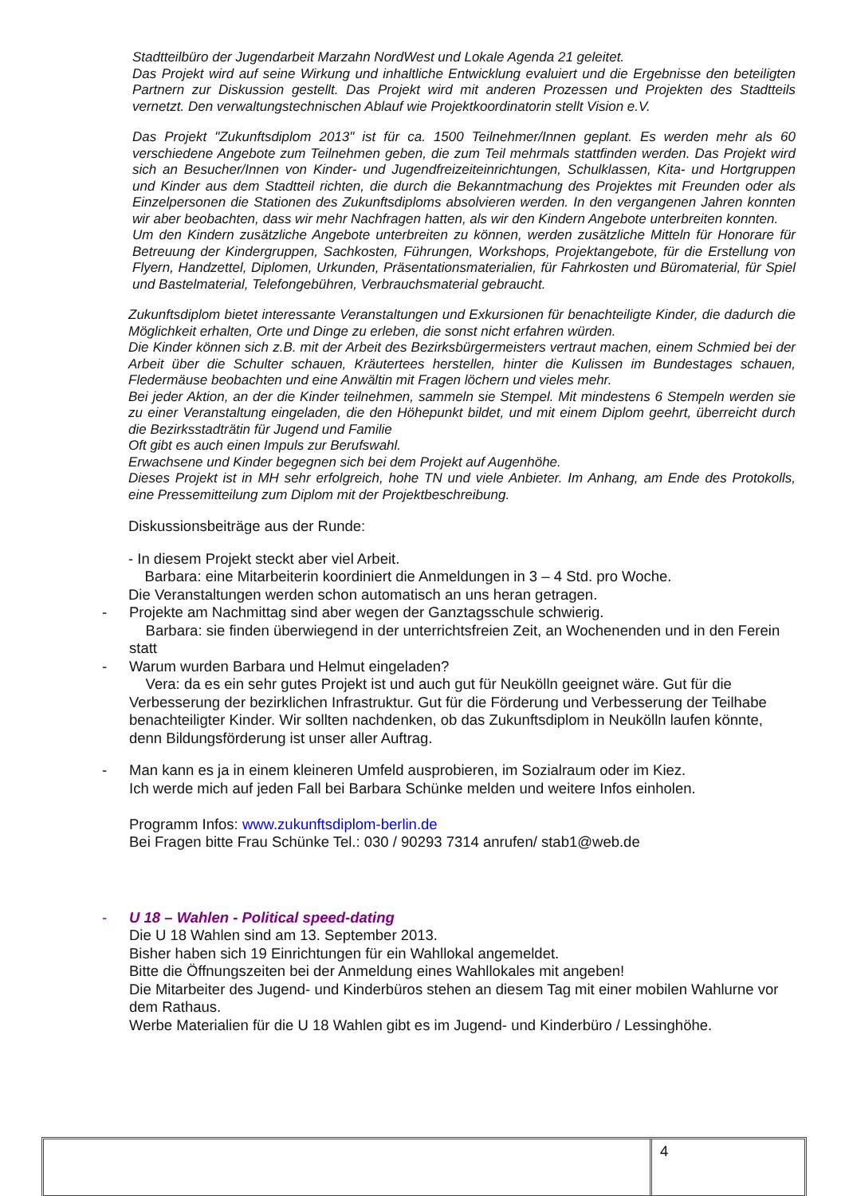Stadtteilbüro der Jugendarbeit Marzahn NordWest und Lokale Agenda 21 geleitet.
Das Projekt wird auf seine Wirkung und inhaltliche Entwicklung evaluiert und die Ergebnisse den beteiligten Partnern zur Diskussion gestellt. Das Projekt wird mit anderen Prozessen und Projekten des Stadtteils vernetzt. Den verwaltungstechnischen Ablauf wie Projektkoordinatorin stellt Vision e.V.
Das Projekt "Zukunftsdiplom 2013" ist für ca. 1500 Teilnehmer/Innen geplant. Es werden mehr als 60 verschiedene Angebote zum Teilnehmen geben, die zum Teil mehrmals stattfinden werden. Das Projekt wird sich an Besucher/Innen von Kinder- und Jugendfreizeiteinrichtungen, Schulklassen, Kita- und Hortgruppen und Kinder aus dem Stadtteil richten, die durch die Bekanntmachung des Projektes mit Freunden oder als Einzelpersonen die Stationen des Zukunftsdiploms absolvieren werden. In den vergangenen Jahren konnten wir aber beobachten, dass wir mehr Nachfragen hatten, als wir den Kindern Angebote unterbreiten konnten.
Um den Kindern zusätzliche Angebote unterbreiten zu können, werden zusätzliche Mitteln für Honorare für Betreuung der Kindergruppen, Sachkosten, Führungen, Workshops, Projektangebote, für die Erstellung von Flyern, Handzettel, Diplomen, Urkunden, Präsentationsmaterialien, für Fahrkosten und Büromaterial, für Spiel und Bastelmaterial, Telefongebühren, Verbrauchsmaterial gebraucht.
Zukunftsdiplom bietet interessante Veranstaltungen und Exkursionen für benachteiligte Kinder, die dadurch die Möglichkeit erhalten, Orte und Dinge zu erleben, die sonst nicht erfahren würden.
Die Kinder können sich z.B. mit der Arbeit des Bezirksbürgermeisters vertraut machen, einem Schmied bei der Arbeit über die Schulter schauen, Kräutertees herstellen, hinter die Kulissen im Bundestages schauen, Fledermäuse beobachten und eine Anwältin mit Fragen löchern und vieles mehr.
Bei jeder Aktion, an der die Kinder teilnehmen, sammeln sie Stempel. Mit mindestens 6 Stempeln werden sie zu einer Veranstaltung eingeladen, die den Höhepunkt bildet, und mit einem Diplom geehrt, überreicht durch die Bezirksstadträtin für Jugend und Familie
Oft gibt es auch einen Impuls zur Berufswahl.
Erwachsene und Kinder begegnen sich bei dem Projekt auf Augenhöhe.
Dieses Projekt ist in MH sehr erfolgreich, hohe TN und viele Anbieter. Im Anhang, am Ende des Protokolls, eine Pressemitteilung zum Diplom mit der Projektbeschreibung.
Diskussionsbeiträge aus der Runde:
- In diesem Projekt steckt aber viel Arbeit.
Barbara: eine Mitarbeiterin koordiniert die Anmeldungen in 3 – 4 Std. pro Woche.
Die Veranstaltungen werden schon automatisch an uns heran getragen.
- Projekte am Nachmittag sind aber wegen der Ganztagsschule schwierig.
Barbara: sie finden überwiegend in der unterrichtsfreien Zeit, an Wochenenden und in den Ferein statt
- Warum wurden Barbara und Helmut eingeladen?
Vera: da es ein sehr gutes Projekt ist und auch gut für Neukölln geeignet wäre. Gut für die Verbesserung der bezirklichen Infrastruktur. Gut für die Förderung und Verbesserung der Teilhabe benachteiligter Kinder. Wir sollten nachdenken, ob das Zukunftsdiplom in Neukölln laufen könnte, denn Bildungsförderung ist unser aller Auftrag.
- Man kann es ja in einem kleineren Umfeld ausprobieren, im Sozialraum oder im Kiez.
Ich werde mich auf jeden Fall bei Barbara Schünke melden und weitere Infos einholen.
Programm Infos: www.zukunftsdiplom-berlin.de
Bei Fragen bitte Frau Schünke Tel.: 030 / 90293 7314 anrufen/ stab1@web.de
- U 18 – Wahlen - Political speed-dating
Die U 18 Wahlen sind am 13. September 2013.
Bisher haben sich 19 Einrichtungen für ein Wahllokal angemeldet.
Bitte die Öffnungszeiten bei der Anmeldung eines Wahllokales mit angeben!
Die Mitarbeiter des Jugend- und Kinderbüros stehen an diesem Tag mit einer mobilen Wahlurne vor dem Rathaus.
Werbe Materialien für die U 18 Wahlen gibt es im Jugend- und Kinderbüro / Lessinghöhe.
4